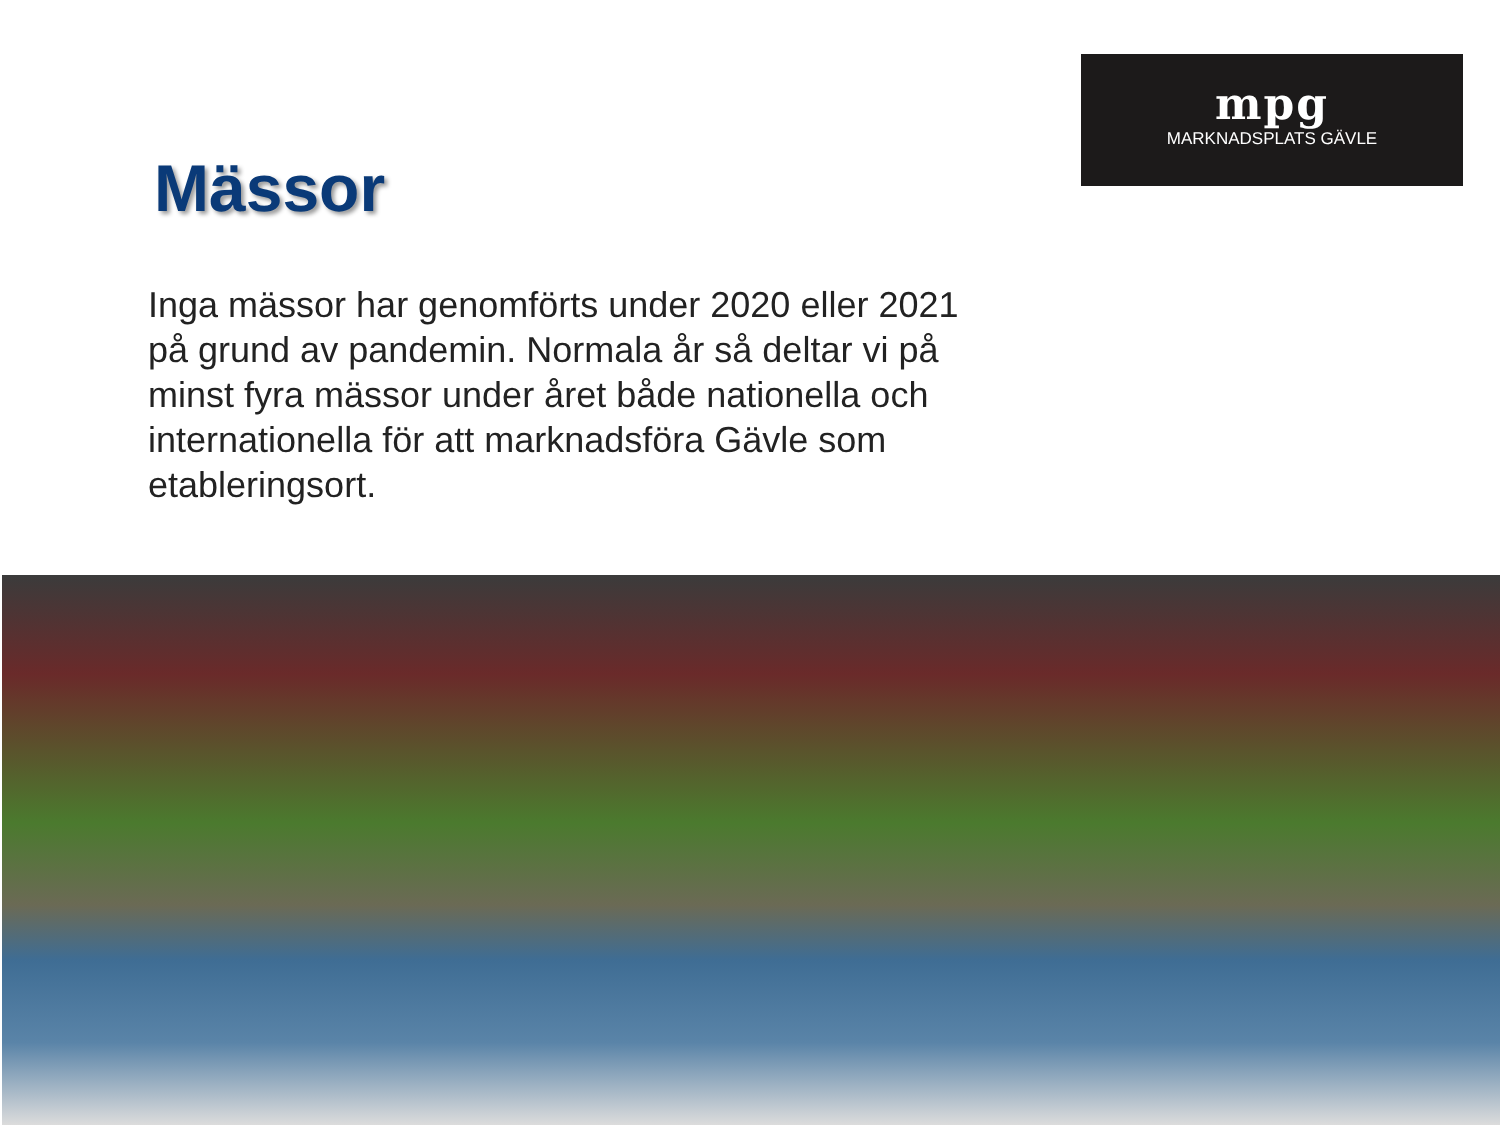Mässor
Inga mässor har genomförts under 2020 eller 2021 på grund av pandemin. Normala år så deltar vi på minst fyra mässor under året både nationella och internationella för att marknadsföra Gävle som etableringsort.
mpg
MARKNADSPLATS GÄVLE